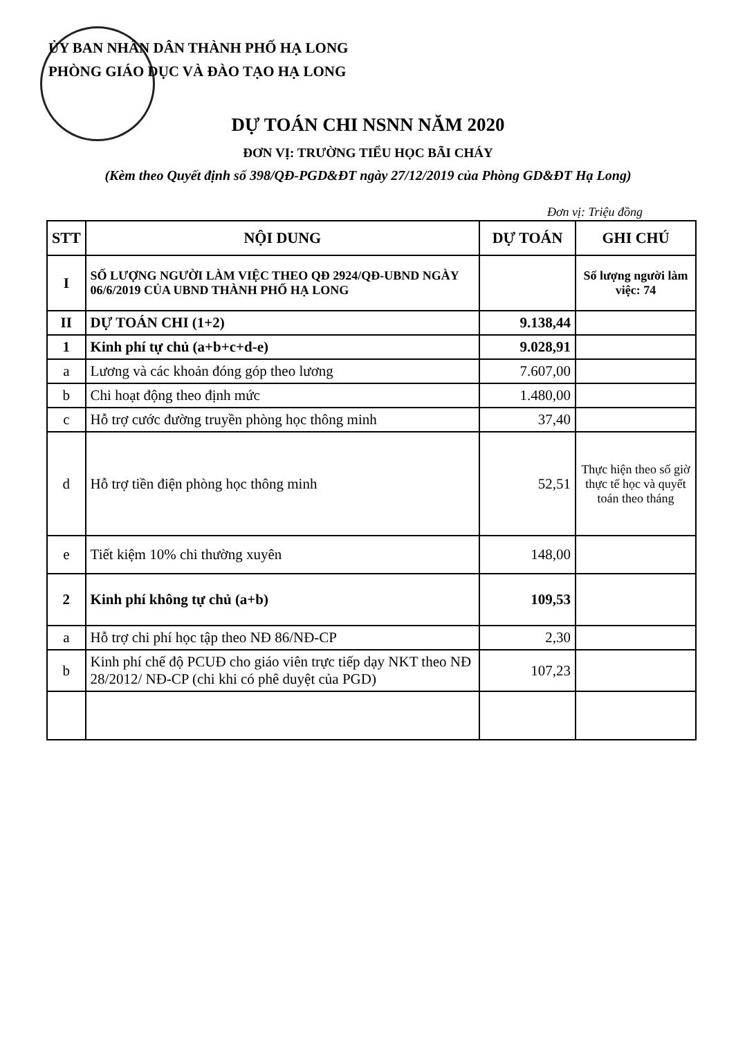ỦY BAN NHÂN DÂN THÀNH PHỐ HẠ LONG
PHÒNG GIÁO DỤC VÀ ĐÀO TẠO HẠ LONG
DỰ TOÁN CHI NSNN NĂM 2020
ĐƠN VỊ: TRƯỜNG TIỂU HỌC BÃI CHÁY
(Kèm theo Quyết định số 398/QĐ-PGD&ĐT ngày 27/12/2019 của Phòng GD&ĐT Hạ Long)
Đơn vị: Triệu đồng
| STT | NỘI DUNG | DỰ TOÁN | GHI CHÚ |
| --- | --- | --- | --- |
| I | SỐ LƯỢNG NGƯỜI LÀM VIỆC THEO QĐ 2924/QĐ-UBND NGÀY 06/6/2019 CỦA UBND THÀNH PHỐ HẠ LONG | | Số lượng người làm việc: 74 |
| II | DỰ TOÁN CHI (1+2) | 9.138,44 | |
| 1 | Kinh phí tự chủ (a+b+c+d-e) | 9.028,91 | |
| a | Lương và các khoản đóng góp theo lương | 7.607,00 | |
| b | Chi hoạt động theo định mức | 1.480,00 | |
| c | Hỗ trợ cước đường truyền phòng học thông minh | 37,40 | |
| d | Hỗ trợ tiền điện phòng học thông minh | 52,51 | Thực hiện theo số giờ thực tế học và quyết toán theo tháng |
| e | Tiết kiệm 10% chi thường xuyên | 148,00 | |
| 2 | Kinh phí không tự chủ (a+b) | 109,53 | |
| a | Hỗ trợ chi phí học tập theo NĐ 86/NĐ-CP | 2,30 | |
| b | Kinh phí chế độ PCUĐ cho giáo viên trực tiếp dạy NKT theo NĐ 28/2012/ NĐ-CP (chi khi có phê duyệt của PGD) | 107,23 | |